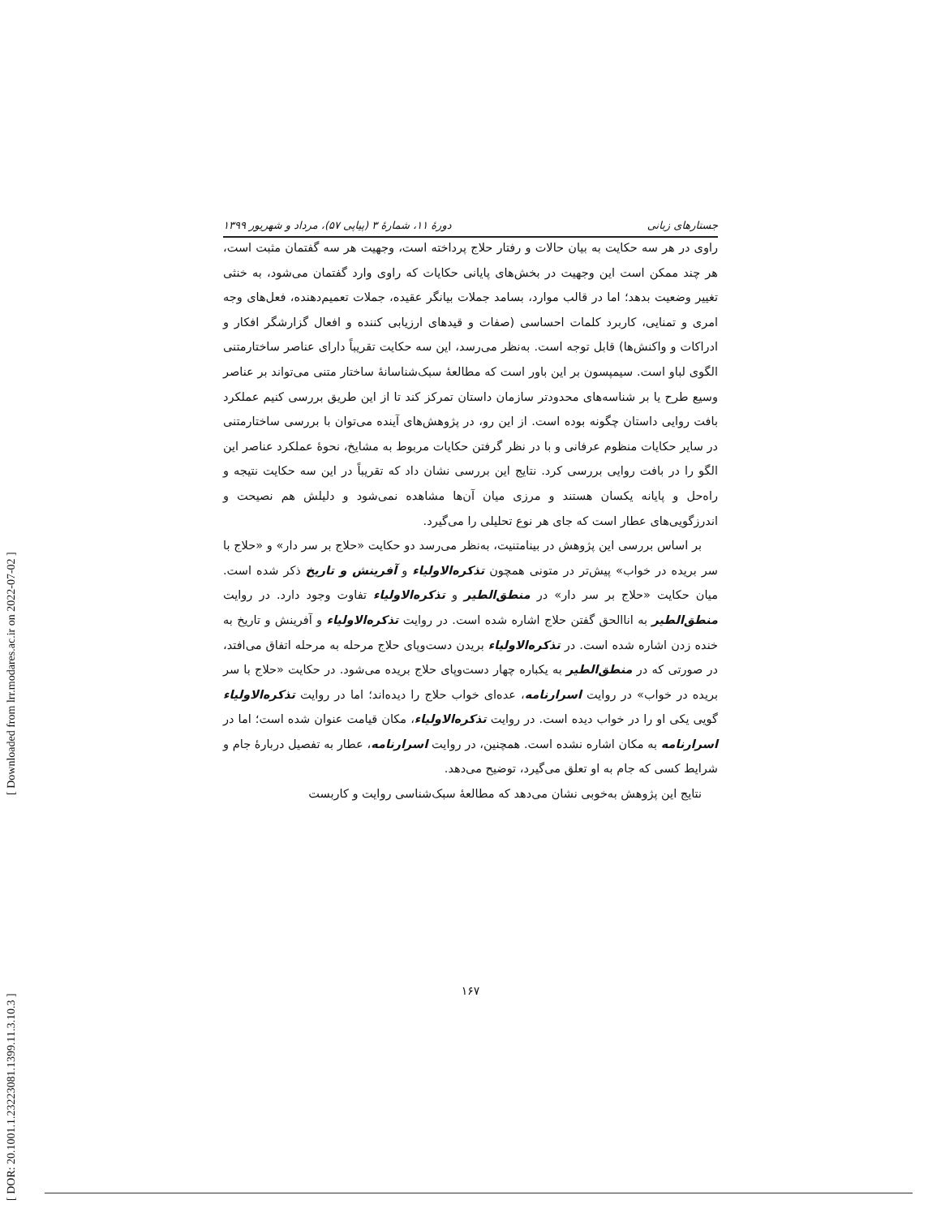[ Downloaded from lrr.modares.ac.ir on 2022-07-02 ]
[ DOR: 20.1001.1.23223081.1399.11.3.10.3 ]
جستارهای زبانی دورهٔ ۱۱، شمارهٔ ۳ (پیاپی ۵۷)، مرداد و شهریور ۱۳۹۹
راوی در هر سه حکایت به بیان حالات و رفتار حلاج پرداخته است، وجهیت هر سه گفتمان مثبت است، هر چند ممکن است این وجهیت در بخش‌های پایانی حکایات که راوی وارد گفتمان می‌شود، به خنثی تغییر وضعیت بدهد؛ اما در قالب موارد، بسامد جملات بیانگر عقیده، جملات تعمیم‌دهنده، فعل‌های وجه امری و تمنایی، کاربرد کلمات احساسی (صفات و قیدهای ارزیابی کننده و افعال گزارشگر افکار و ادراکات و واکنش‌ها) قابل توجه است. به‌نظر می‌رسد، این سه حکایت تقریباً دارای عناصر ساختارمتنی الگوی لباو است. سیمپسون بر این باور است که مطالعهٔ سبک‌شناسانهٔ ساختار متنی می‌تواند بر عناصر وسیع طرح یا بر شناسه‌های محدودتر سازمان داستان تمرکز کند تا از این طریق بررسی کنیم عملکرد بافت روایی داستان چگونه بوده است. از این رو، در پژوهش‌های آینده می‌توان با بررسی ساختارمتنی در سایر حکایات منظوم عرفانی و با در نظر گرفتن حکایات مربوط به مشایخ، نحوهٔ عملکرد عناصر این الگو را در بافت روایی بررسی کرد. نتایج این بررسی نشان داد که تقریباً در این سه حکایت نتیجه و راه‌حل و پایانه یکسان هستند و مرزی میان آن‌ها مشاهده نمی‌شود و دلیلش هم نصیحت و اندرزگویی‌های عطار است که جای هر نوع تحلیلی را می‌گیرد.
بر اساس بررسی این پژوهش در بینامتنیت، به‌نظر می‌رسد دو حکایت «حلاج بر سر دار» و «حلاج با سر بریده در خواب» پیش‌تر در متونی همچون تذکره‌الاولیاء و آفرینش و تاریخ ذکر شده است. میان حکایت «حلاج بر سر دار» در منطق‌الطیر و تذکره‌الاولیاء تفاوت وجود دارد. در روایت منطق‌الطیر به اناالحق گفتن حلاج اشاره شده است. در روایت تذکره‌الاولیاء و آفرینش و تاریخ به خنده زدن اشاره شده است. در تذکره‌الاولیاء بریدن دست‌وپای حلاج مرحله به مرحله اتفاق می‌افتد، در صورتی که در منطق‌الطیر به یکباره چهار دست‌وپای حلاج بریده می‌شود. در حکایت «حلاج با سر بریده در خواب» در روایت اسرارنامه، عده‌ای خواب حلاج را دیده‌اند؛ اما در روایت تذکره‌الاولیاء گویی یکی او را در خواب دیده است. در روایت تذکره‌الاولیاء، مکان قیامت عنوان شده است؛ اما در اسرارنامه به مکان اشاره نشده است. همچنین، در روایت اسرارنامه، عطار به تفصیل دربارهٔ جام و شرایط کسی که جام به او تعلق می‌گیرد، توضیح می‌دهد.
نتایج این پژوهش به‌خوبی نشان می‌دهد که مطالعهٔ سبک‌شناسی روایت و کاربست
۱۶۷